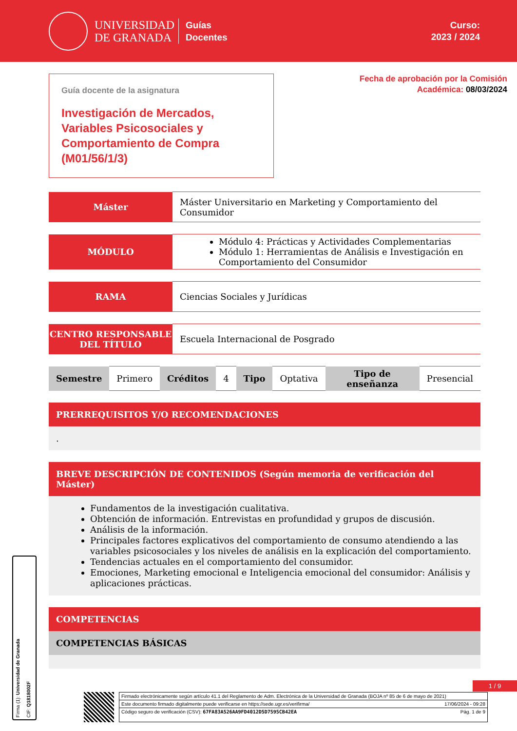UNIVERSIDAD
DE GRANADA
Guías
Docentes
Curso:
2023 / 2024
Guía docente de la asignatura
Investigación de Mercados, Variables Psicosociales y Comportamiento de Compra (M01/56/1/3)
Fecha de aprobación por la Comisión
Académica: 08/03/2024
| Máster | Máster Universitario en Marketing y Comportamiento del Consumidor |
| MÓDULO | Módulo 4: Prácticas y Actividades Complementarias Módulo 1: Herramientas de Análisis e Investigación en Comportamiento del Consumidor |
| RAMA | Ciencias Sociales y Jurídicas |
| CENTRO RESPONSABLE DEL TÍTULO | Escuela Internacional de Posgrado |
| Semestre | Primero | Créditos | 4 | Tipo | Optativa | Tipo de enseñanza | Presencial |
PRERREQUISITOS Y/O RECOMENDACIONES
.
BREVE DESCRIPCIÓN DE CONTENIDOS (Según memoria de verificación del Máster)
Fundamentos de la investigación cualitativa.
Obtención de información. Entrevistas en profundidad y grupos de discusión.
Análisis de la información.
Principales factores explicativos del comportamiento de consumo atendiendo a las variables psicosociales y los niveles de análisis en la explicación del comportamiento.
Tendencias actuales en el comportamiento del consumidor.
Emociones, Marketing emocional e Inteligencia emocional del consumidor: Análisis y aplicaciones prácticas.
COMPETENCIAS
COMPETENCIAS BÁSICAS
1 / 9
Firma (1): Universidad de Granada
CIF: Q1818002F
Firmado electrónicamente según artículo 41.1 del Reglamento de Adm. Electrónica de la Universidad de Granada (BOJA nº 85 de 6 de mayo de 2021)
Este documento firmado digitalmente puede verificarse en https://sede.ugr.es/verifirma/ 17/06/2024 - 09:28
Código seguro de verificación (CSV): 67FA83A526AA9FD4012D5D7595CB42EA Pág. 1 de 9